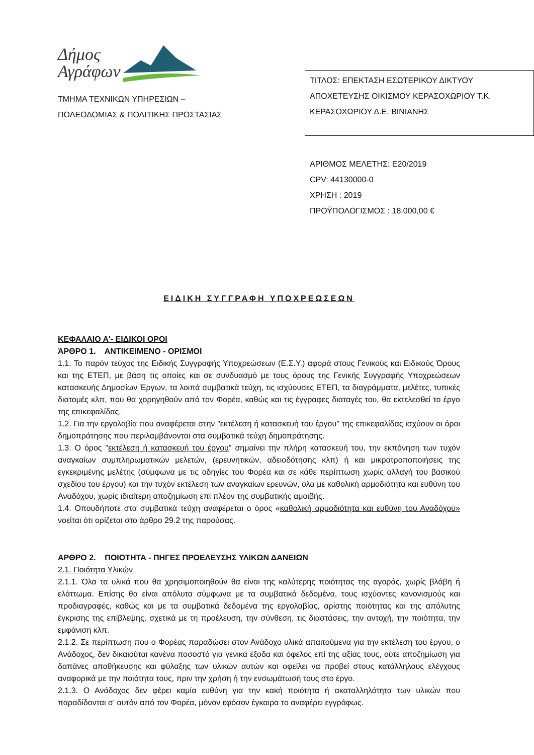Δήμος
Αγράφων
ΤΜΗΜΑ ΤΕΧΝΙΚΩΝ ΥΠΗΡΕΣΙΩΝ –
ΠΟΛΕΟΔΟΜΙΑΣ & ΠΟΛΙΤΙΚΗΣ ΠΡΟΣΤΑΣΙΑΣ
ΤΙΤΛΟΣ: ΕΠΕΚΤΑΣΗ ΕΣΩΤΕΡΙΚΟΥ ΔΙΚΤΥΟΥ
ΑΠΟΧΕΤΕΥΣΗΣ ΟΙΚΙΣΜΟΥ ΚΕΡΑΣΟΧΩΡΙΟΥ Τ.Κ.
ΚΕΡΑΣΟΧΩΡΙΟΥ Δ.Ε. ΒΙΝΙΑΝΗΣ
ΑΡΙΘΜΟΣ ΜΕΛΕΤΗΣ: Ε20/2019
CPV: 44130000-0
ΧΡΗΣΗ : 2019
ΠΡΟΫΠΟΛΟΓΙΣΜΟΣ : 18.000,00 €
ΕΙΔΙΚΗ ΣΥΓΓΡΑΦΗ ΥΠΟΧΡΕΩΣΕΩΝ
ΚΕΦΑΛΑΙΟ Α'- ΕΙΔΙΚΟΙ ΟΡΟΙ
ΆΡΘΡΟ 1. ΑΝΤΙΚΕΙΜΕΝΟ - ΟΡΙΣΜΟΙ
1.1. Το παρόν τεύχος της Ειδικής Συγγραφής Υποχρεώσεων (Ε.Σ.Υ.) αφορά στους Γενικούς και Ειδικούς Όρους και της ΕΤΕΠ, με βάση τις οποίες και σε συνδυασμό με τους όρους της Γενικής Συγγραφής Υποχρεώσεων κατασκευής Δημοσίων Έργων, τα λοιπά συμβατικά τεύχη, τις ισχύουσες ΕΤΕΠ, τα διαγράμματα, μελέτες, τυπικές διατομές κλπ, που θα χορηγηθούν από τον Φορέα, καθώς και τις έγγραφες διαταγές του, θα εκτελεσθεί το έργο της επικεφαλίδας.
1.2. Για την εργολαβία που αναφέρεται στην "εκτέλεση ή κατασκευή του έργου" της επικεφαλίδας ισχύουν οι όροι δημοπράτησης που περιλαμβάνονται στα συμβατικά τεύχη δημοπράτησης.
1.3. Ο όρος "εκτέλεση ή κατασκευή του έργου" σημαίνει την πλήρη κατασκευή του, την εκπόνηση των τυχόν αναγκαίων συμπληρωματικών μελετών, (ερευνητικών, αδειοδότησης κλπ) ή και μικροτροποποιήσεις της εγκεκριμένης μελέτης (σύμφωνα με τις οδηγίες του Φορέα και σε κάθε περίπτωση χωρίς αλλαγή του βασικού σχεδίου του έργου) και την τυχόν εκτέλεση των αναγκαίων ερευνών, όλα με καθολική αρμοδιότητα και ευθύνη του Αναδόχου, χωρίς ιδιαίτερη αποζημίωση επί πλέον της συμβατικής αμοιβής.
1.4. Οπουδήποτε στα συμβατικά τεύχη αναφέρεται ο όρος «καθολική αρμοδιότητα και ευθύνη του Αναδόχου» νοείται ότι ορίζεται στο άρθρο 29.2 της παρούσας.
ΑΡΘΡΟ 2. ΠΟΙΟΤΗΤΑ - ΠΗΓΕΣ ΠΡΟΕΛΕΥΣΗΣ ΥΛΙΚΩΝ ΔΑΝΕΙΩΝ
2.1. Ποιότητα Υλικών
2.1.1. Όλα τα υλικά που θα χρησιμοποιηθούν θα είναι της καλύτερης ποιότητας της αγοράς, χωρίς βλάβη ή ελάττωμα. Επίσης θα είναι απόλυτα σύμφωνα με τα συμβατικά δεδομένα, τους ισχύοντες κανονισμούς και προδιαγραφές, καθώς και με τα συμβατικά δεδομένα της εργολαβίας, αρίστης ποιότητας και της απόλυτης έγκρισης της επίβλεψης, σχετικά με τη προέλευση, την σύνθεση, τις διαστάσεις, την αντοχή, την ποιότητα, την εμφάνιση κλπ.
2.1.2. Σε περίπτωση που ο Φορέας παραδώσει στον Ανάδοχο υλικά απαιτούμενα για την εκτέλεση του έργου, ο Ανάδοχος, δεν δικαιούται κανένα ποσοστό για γενικά έξοδα και όφελος επί της αξίας τους, ούτε αποζημίωση για δαπάνες αποθήκευσης και φύλαξης των υλικών αυτών και οφείλει να προβεί στους κατάλληλους ελέγχους αναφορικά με την ποιότητα τους, πριν την χρήση ή την ενσωμάτωσή τους στο έργο.
2.1.3. Ο Ανάδοχος δεν φέρει καμία ευθύνη για την κακή ποιότητα ή ακαταλληλότητα των υλικών που παραδίδονται σ' αυτόν από τον Φορέα, μόνον εφόσον έγκαιρα το αναφέρει εγγράφως.